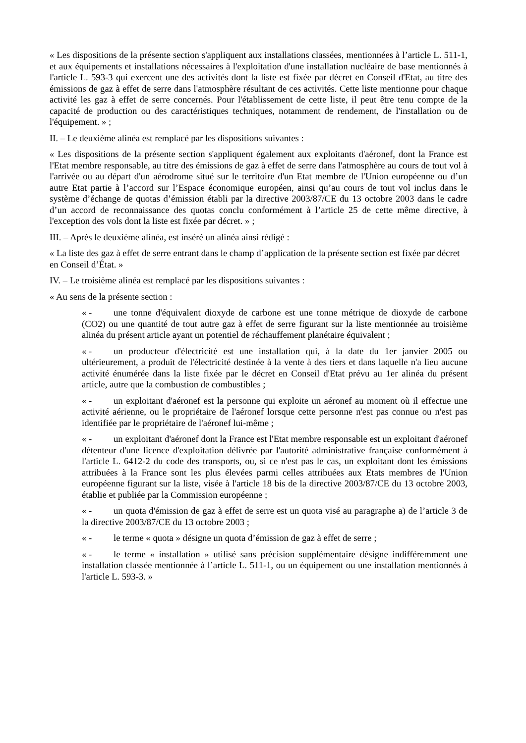« Les dispositions de la présente section s'appliquent aux installations classées, mentionnées à l’article L. 511-1, et aux équipements et installations nécessaires à l'exploitation d'une installation nucléaire de base mentionnés à l'article L. 593-3 qui exercent une des activités dont la liste est fixée par décret en Conseil d'Etat, au titre des émissions de gaz à effet de serre dans l'atmosphère résultant de ces activités. Cette liste mentionne pour chaque activité les gaz à effet de serre concernés. Pour l'établissement de cette liste, il peut être tenu compte de la capacité de production ou des caractéristiques techniques, notamment de rendement, de l'installation ou de l'équipement. » ;
II. – Le deuxième alinéa est remplacé par les dispositions suivantes :
« Les dispositions de la présente section s'appliquent également aux exploitants d'aéronef, dont la France est l'Etat membre responsable, au titre des émissions de gaz à effet de serre dans l'atmosphère au cours de tout vol à l'arrivée ou au départ d'un aérodrome situé sur le territoire d'un Etat membre de l'Union européenne ou d’un autre Etat partie à l’accord sur l’Espace économique européen, ainsi qu’au cours de tout vol inclus dans le système d’échange de quotas d’émission établi par la directive 2003/87/CE du 13 octobre 2003 dans le cadre d’un accord de reconnaissance des quotas conclu conformément à l’article 25 de cette même directive, à l'exception des vols dont la liste est fixée par décret. » ;
III. – Après le deuxième alinéa, est inséré un alinéa ainsi rédigé :
« La liste des gaz à effet de serre entrant dans le champ d’application de la présente section est fixée par décret en Conseil d’État. »
IV. – Le troisième alinéa est remplacé par les dispositions suivantes :
« Au sens de la présente section :
« - une tonne d'équivalent dioxyde de carbone est une tonne métrique de dioxyde de carbone (CO2) ou une quantité de tout autre gaz à effet de serre figurant sur la liste mentionnée au troisième alinéa du présent article ayant un potentiel de réchauffement planétaire équivalent ;
« - un producteur d'électricité est une installation qui, à la date du 1er janvier 2005 ou ultérieurement, a produit de l'électricité destinée à la vente à des tiers et dans laquelle n'a lieu aucune activité énumérée dans la liste fixée par le décret en Conseil d'Etat prévu au 1er alinéa du présent article, autre que la combustion de combustibles ;
« - un exploitant d'aéronef est la personne qui exploite un aéronef au moment où il effectue une activité aérienne, ou le propriétaire de l'aéronef lorsque cette personne n'est pas connue ou n'est pas identifiée par le propriétaire de l'aéronef lui-même ;
« - un exploitant d'aéronef dont la France est l'Etat membre responsable est un exploitant d'aéronef détenteur d'une licence d'exploitation délivrée par l'autorité administrative française conformément à l'article L. 6412-2 du code des transports, ou, si ce n'est pas le cas, un exploitant dont les émissions attribuées à la France sont les plus élevées parmi celles attribuées aux Etats membres de l'Union européenne figurant sur la liste, visée à l'article 18 bis de la directive 2003/87/CE du 13 octobre 2003, établie et publiée par la Commission européenne ;
« - un quota d'émission de gaz à effet de serre est un quota visé au paragraphe a) de l’article 3 de la directive 2003/87/CE du 13 octobre 2003 ;
« - le terme « quota » désigne un quota d’émission de gaz à effet de serre ;
« - le terme « installation » utilisé sans précision supplémentaire désigne indifféremment une installation classée mentionnée à l’article L. 511-1, ou un équipement ou une installation mentionnés à l'article L. 593-3. »